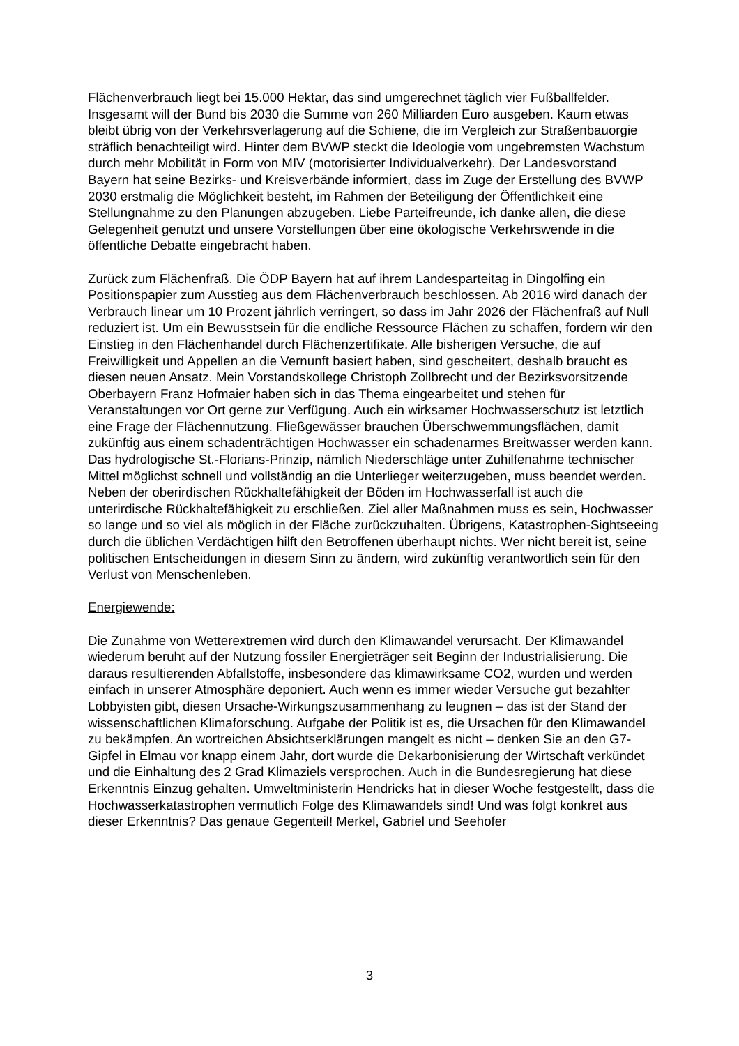Flächenverbrauch liegt bei 15.000 Hektar, das sind umgerechnet täglich vier Fußballfelder. Insgesamt will der Bund bis 2030 die Summe von 260 Milliarden Euro ausgeben. Kaum etwas bleibt übrig von der Verkehrsverlagerung auf die Schiene, die im Vergleich zur Straßenbauorgie sträflich benachteiligt wird. Hinter dem BVWP steckt die Ideologie vom ungebremsten Wachstum durch mehr Mobilität in Form von MIV (motorisierter Individualverkehr). Der Landesvorstand Bayern hat seine Bezirks- und Kreisverbände informiert, dass im Zuge der Erstellung des BVWP 2030 erstmalig die Möglichkeit besteht, im Rahmen der Beteiligung der Öffentlichkeit eine Stellungnahme zu den Planungen abzugeben. Liebe Parteifreunde, ich danke allen, die diese Gelegenheit genutzt und unsere Vorstellungen über eine ökologische Verkehrswende in die öffentliche Debatte eingebracht haben.
Zurück zum Flächenfraß. Die ÖDP Bayern hat auf ihrem Landesparteitag in Dingolfing ein Positionspapier zum Ausstieg aus dem Flächenverbrauch beschlossen. Ab 2016 wird danach der Verbrauch linear um 10 Prozent jährlich verringert, so dass im Jahr 2026 der Flächenfraß auf Null reduziert ist. Um ein Bewusstsein für die endliche Ressource Flächen zu schaffen, fordern wir den Einstieg in den Flächenhandel durch Flächenzertifikate. Alle bisherigen Versuche, die auf Freiwilligkeit und Appellen an die Vernunft basiert haben, sind gescheitert, deshalb braucht es diesen neuen Ansatz. Mein Vorstandskollege Christoph Zollbrecht und der Bezirksvorsitzende Oberbayern Franz Hofmaier haben sich in das Thema eingearbeitet und stehen für Veranstaltungen vor Ort gerne zur Verfügung. Auch ein wirksamer Hochwasserschutz ist letztlich eine Frage der Flächennutzung. Fließgewässer brauchen Überschwemmungsflächen, damit zukünftig aus einem schadenträchtigen Hochwasser ein schadenarmes Breitwasser werden kann. Das hydrologische St.-Florians-Prinzip, nämlich Niederschläge unter Zuhilfenahme technischer Mittel möglichst schnell und vollständig an die Unterlieger weiterzugeben, muss beendet werden. Neben der oberirdischen Rückhaltefähigkeit der Böden im Hochwasserfall ist auch die unterirdische Rückhaltefähigkeit zu erschließen. Ziel aller Maßnahmen muss es sein, Hochwasser so lange und so viel als möglich in der Fläche zurückzuhalten. Übrigens, Katastrophen-Sightseeing durch die üblichen Verdächtigen hilft den Betroffenen überhaupt nichts. Wer nicht bereit ist, seine politischen Entscheidungen in diesem Sinn zu ändern, wird zukünftig verantwortlich sein für den Verlust von Menschenleben.
Energiewende:
Die Zunahme von Wetterextremen wird durch den Klimawandel verursacht. Der Klimawandel wiederum beruht auf der Nutzung fossiler Energieträger seit Beginn der Industrialisierung. Die daraus resultierenden Abfallstoffe, insbesondere das klimawirksame CO2, wurden und werden einfach in unserer Atmosphäre deponiert. Auch wenn es immer wieder Versuche gut bezahlter Lobbyisten gibt, diesen Ursache-Wirkungszusammenhang zu leugnen – das ist der Stand der wissenschaftlichen Klimaforschung. Aufgabe der Politik ist es, die Ursachen für den Klimawandel zu bekämpfen. An wortreichen Absichtserklärungen mangelt es nicht – denken Sie an den G7-Gipfel in Elmau vor knapp einem Jahr, dort wurde die Dekarbonisierung der Wirtschaft verkündet und die Einhaltung des 2 Grad Klimaziels versprochen. Auch in die Bundesregierung hat diese Erkenntnis Einzug gehalten. Umweltministerin Hendricks hat in dieser Woche festgestellt, dass die Hochwasserkatastrophen vermutlich Folge des Klimawandels sind! Und was folgt konkret aus dieser Erkenntnis? Das genaue Gegenteil! Merkel, Gabriel und Seehofer
3